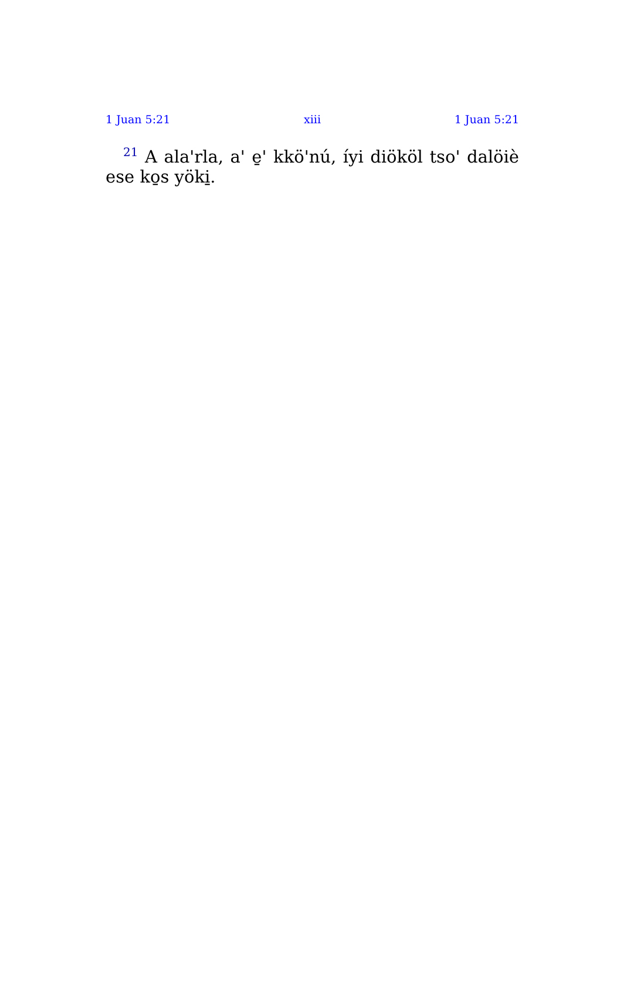1 Juan 5:21 xiii 1 Juan 5:21
<sup>21</sup> A ala'rla, a' e̱' kkö'nú, íyi diököl tso' dalöiè ese ko̱s yöki̱.